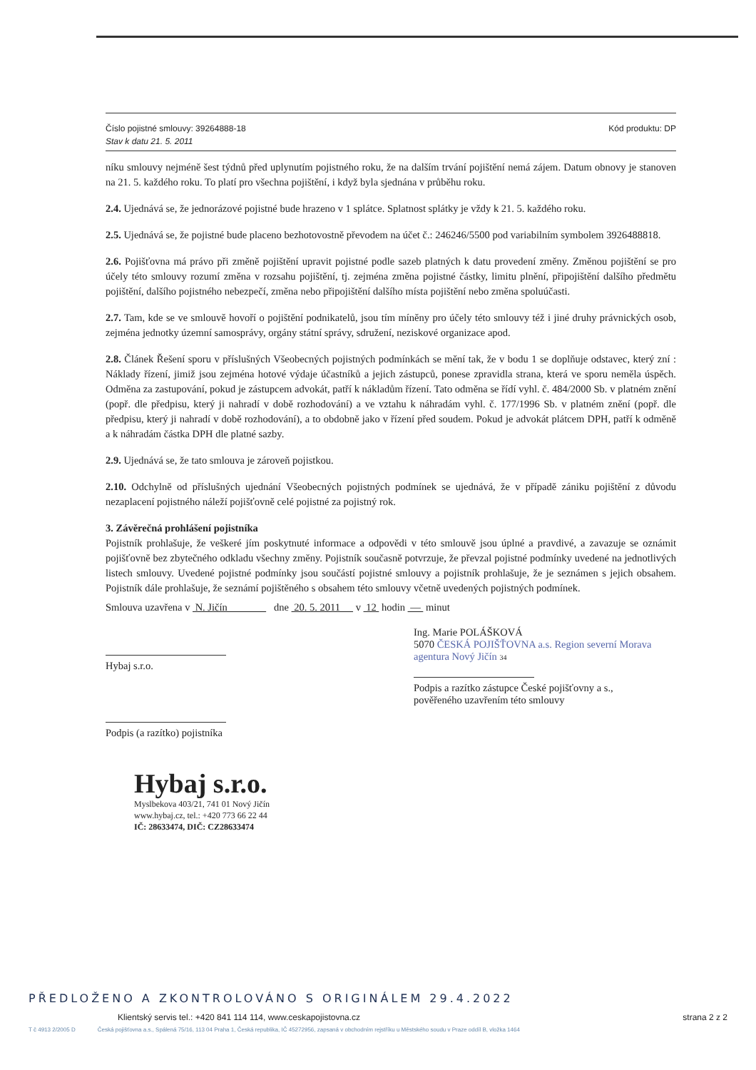Číslo pojistné smlouvy: 39264888-18
Stav k datu 21. 5. 2011
Kód produktu: DP
níku smlouvy nejméně šest týdnů před uplynutím pojistného roku, že na dalším trvání pojištění nemá zájem. Datum obnovy je stanoven na 21. 5. každého roku. To platí pro všechna pojištění, i když byla sjednána v průběhu roku.
2.4. Ujednává se, že jednorázové pojistné bude hrazeno v 1 splátce. Splatnost splátky je vždy k 21. 5. každého roku.
2.5. Ujednává se, že pojistné bude placeno bezhotovostně převodem na účet č.: 246246/5500 pod variabilním symbolem 3926488818.
2.6. Pojišťovna má právo při změně pojištění upravit pojistné podle sazeb platných k datu provedení změny. Změnou pojištění se pro účely této smlouvy rozumí změna v rozsahu pojištění, tj. zejména změna pojistné částky, limitu plnění, připojištění dalšího předmětu pojištění, dalšího pojistného nebezpečí, změna nebo připojištění dalšího místa pojištění nebo změna spoluúčasti.
2.7. Tam, kde se ve smlouvě hovoří o pojištění podnikatelů, jsou tím míněny pro účely této smlouvy též i jiné druhy právnických osob, zejména jednotky územní samosprávy, orgány státní správy, sdružení, neziskové organizace apod.
2.8. Článek Řešení sporu v příslušných Všeobecných pojistných podmínkách se mění tak, že v bodu 1 se doplňuje odstavec, který zní : Náklady řízení, jimiž jsou zejména hotové výdaje účastníků a jejich zástupců, ponese zpravidla strana, která ve sporu neměla úspěch. Odměna za zastupování, pokud je zástupcem advokát, patří k nákladům řízení. Tato odměna se řídí vyhl. č. 484/2000 Sb. v platném znění (popř. dle předpisu, který ji nahradí v době rozhodování) a ve vztahu k náhradám vyhl. č. 177/1996 Sb. v platném znění (popř. dle předpisu, který ji nahradí v době rozhodování), a to obdobně jako v řízení před soudem. Pokud je advokát plátcem DPH, patří k odměně a k náhradám částka DPH dle platné sazby.
2.9. Ujednává se, že tato smlouva je zároveň pojistkou.
2.10. Odchylně od příslušných ujednání Všeobecných pojistných podmínek se ujednává, že v případě zániku pojištění z důvodu nezaplacení pojistného náleží pojišťovně celé pojistné za pojistný rok.
3. Závěrečná prohlášení pojistníka
Pojistník prohlašuje, že veškeré jím poskytnuté informace a odpovědi v této smlouvě jsou úplné a pravdivé, a zavazuje se oznámit pojišťovně bez zbytečného odkladu všechny změny. Pojistník současně potvrzuje, že převzal pojistné podmínky uvedené na jednotlivých listech smlouvy. Uvedené pojistné podmínky jsou součástí pojistné smlouvy a pojistník prohlašuje, že je seznámen s jejich obsahem. Pojistník dále prohlašuje, že seznámí pojištěného s obsahem této smlouvy včetně uvedených pojistných podmínek.
Smlouva uzavřena v N. Jičín dne 20. 5. 2011 v 12 hodin — minut
Hybaj s.r.o.
Podpis (a razítko) pojistníka
Ing. Marie POLÁŠKOVÁ
5070 ČESKÁ POJIŠŤOVNA a.s. Region severní Morava agentura Nový Jičín 34
Podpis a razítko zástupce České pojišťovny a s.,
pověřeného uzavřením této smlouvy
Hybaj s.r.o.
Myslbekova 403/21, 741 01 Nový Jičín
www.hybaj.cz, tel.: +420 773 66 22 44
IČ: 28633474, DIČ: CZ28633474
PŘEDLOŽENO A ZKONTROLOVÁNO S ORIGINÁLEM 29.4.2022
Klientský servis tel.: +420 841 114 114, www.ceskapojistovna.cz strana 2 z 2
T č 4913 2/2005 D Česká pojišťovna a.s., Spálená 75/16, 113 04 Praha 1, Česká republika, IČ 45272956, zapsaná v obchodním rejstříku u Městského soudu v Praze oddíl B, vložka 1464